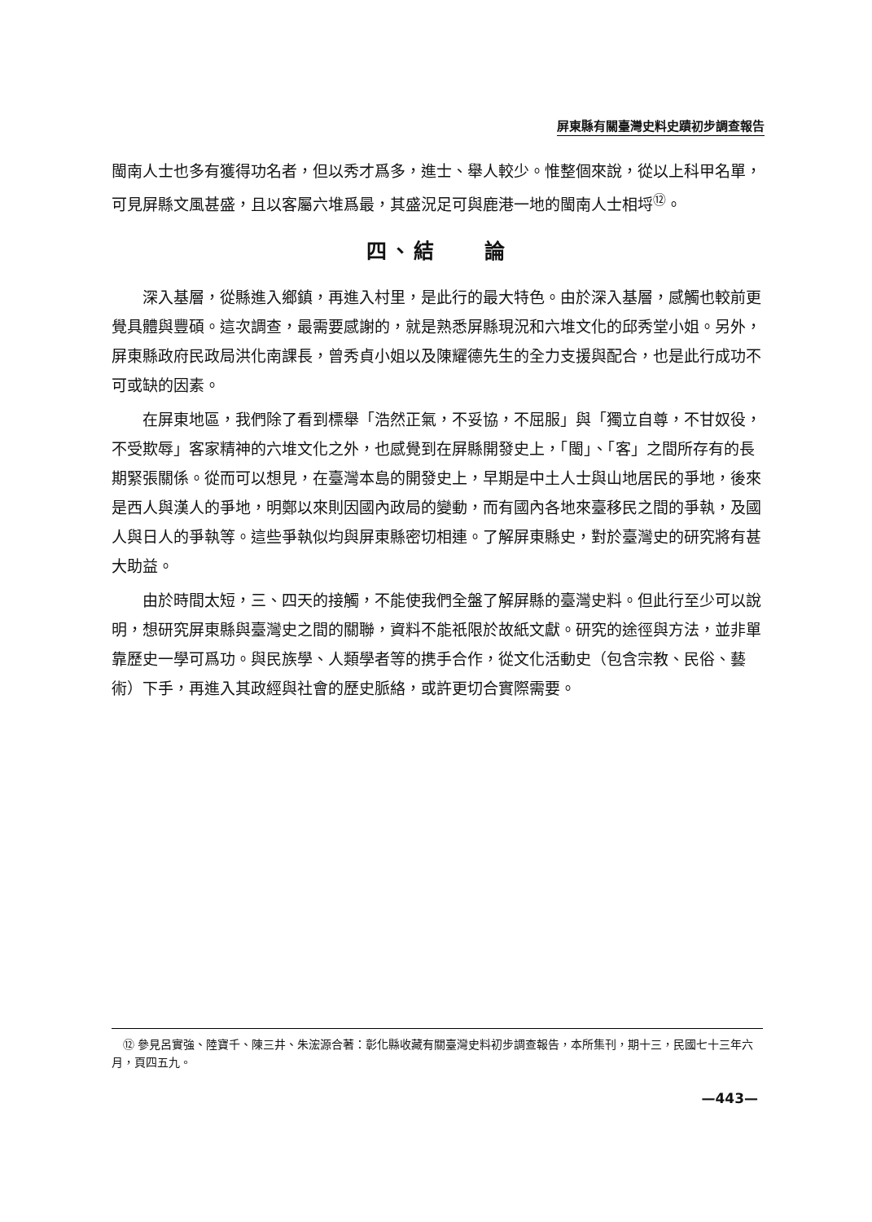屏東縣有關臺灣史料史蹟初步調查報告
閩南人士也多有獲得功名者，但以秀才爲多，進士、舉人較少。惟整個來說，從以上科甲名單，可見屏縣文風甚盛，且以客屬六堆爲最，其盛況足可與鹿港一地的閩南人士相埒<sup>⑫</sup>。
四、結　　論
深入基層，從縣進入鄉鎮，再進入村里，是此行的最大特色。由於深入基層，感觸也較前更覺具體與豐碩。這次調查，最需要感謝的，就是熟悉屏縣現況和六堆文化的邱秀堂小姐。另外，屏東縣政府民政局洪化南課長，曾秀貞小姐以及陳耀德先生的全力支援與配合，也是此行成功不可或缺的因素。
在屏東地區，我們除了看到標舉「浩然正氣，不妥協，不屈服」與「獨立自尊，不甘奴役，不受欺辱」客家精神的六堆文化之外，也感覺到在屏縣開發史上，「閩」、「客」之間所存有的長期緊張關係。從而可以想見，在臺灣本島的開發史上，早期是中土人士與山地居民的爭地，後來是西人與漢人的爭地，明鄭以來則因國內政局的變動，而有國內各地來臺移民之間的爭執，及國人與日人的爭執等。這些爭執似均與屏東縣密切相連。了解屏東縣史，對於臺灣史的研究將有甚大助益。
由於時間太短，三、四天的接觸，不能使我們全盤了解屏縣的臺灣史料。但此行至少可以說明，想研究屏東縣與臺灣史之間的關聯，資料不能祇限於故紙文獻。研究的途徑與方法，並非單靠歷史一學可爲功。與民族學、人類學者等的携手合作，從文化活動史（包含宗教、民俗、藝術）下手，再進入其政經與社會的歷史脈絡，或許更切合實際需要。
　⑫ 參見呂實強、陸寶千、陳三井、朱浤源合著：彰化縣收藏有關臺灣史料初步調查報告，本所集刊，期十三，民國七十三年六月，頁四五九。
—443—